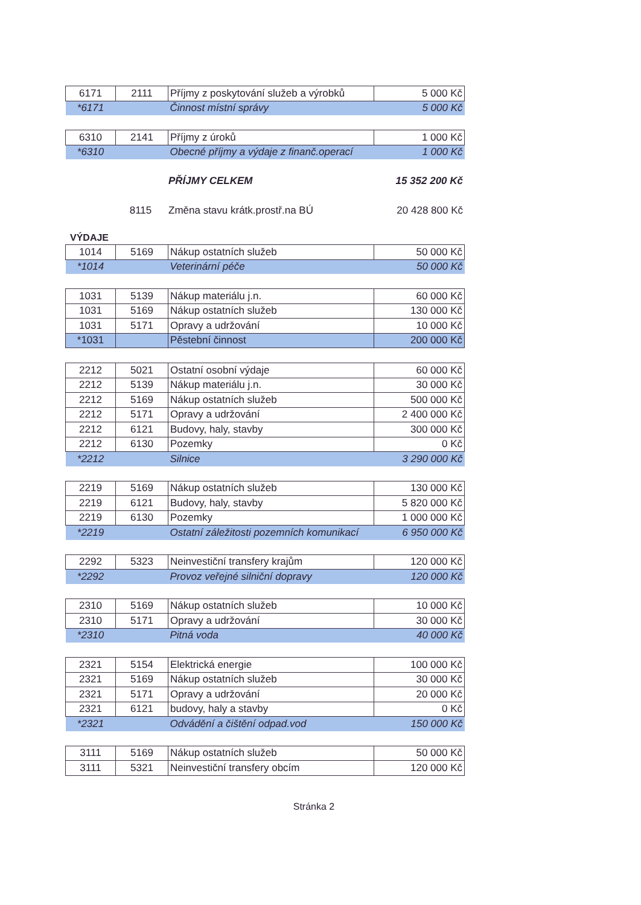| 6171 | 2111 | Příjmy z poskytování služeb a výrobků | 5 000 Kč |
| *6171 | | Činnost místní správy | 5 000 Kč |
| 6310 | 2141 | Příjmy z úroků | 1 000 Kč |
| *6310 | | Obecné příjmy a výdaje z finanč.operací | 1 000 Kč |
| | | PŘÍJMY CELKEM | 15 352 200 Kč |
| | 8115 | Změna stavu krátk.prostř.na BÚ | 20 428 800 Kč |
VÝDAJE
| 1014 | 5169 | Nákup ostatních služeb | 50 000 Kč |
| *1014 | | Veterinární péče | 50 000 Kč |
| 1031 | 5139 | Nákup materiálu j.n. | 60 000 Kč |
| 1031 | 5169 | Nákup ostatních služeb | 130 000 Kč |
| 1031 | 5171 | Opravy a udržování | 10 000 Kč |
| *1031 | | Pěstební činnost | 200 000 Kč |
| 2212 | 5021 | Ostatní osobní výdaje | 60 000 Kč |
| 2212 | 5139 | Nákup materiálu j.n. | 30 000 Kč |
| 2212 | 5169 | Nákup ostatních služeb | 500 000 Kč |
| 2212 | 5171 | Opravy a udržování | 2 400 000 Kč |
| 2212 | 6121 | Budovy, haly, stavby | 300 000 Kč |
| 2212 | 6130 | Pozemky | 0 Kč |
| *2212 | | Silnice | 3 290 000 Kč |
| 2219 | 5169 | Nákup ostatních služeb | 130 000 Kč |
| 2219 | 6121 | Budovy, haly, stavby | 5 820 000 Kč |
| 2219 | 6130 | Pozemky | 1 000 000 Kč |
| *2219 | | Ostatní záležitosti pozemních komunikací | 6 950 000 Kč |
| 2292 | 5323 | Neinvestiční transfery krajům | 120 000 Kč |
| *2292 | | Provoz veřejné silniční dopravy | 120 000 Kč |
| 2310 | 5169 | Nákup ostatních služeb | 10 000 Kč |
| 2310 | 5171 | Opravy a udržování | 30 000 Kč |
| *2310 | | Pitná voda | 40 000 Kč |
| 2321 | 5154 | Elektrická energie | 100 000 Kč |
| 2321 | 5169 | Nákup ostatních služeb | 30 000 Kč |
| 2321 | 5171 | Opravy a udržování | 20 000 Kč |
| 2321 | 6121 | budovy, haly a stavby | 0 Kč |
| *2321 | | Odvádění a čištění odpad.vod | 150 000 Kč |
| 3111 | 5169 | Nákup ostatních služeb | 50 000 Kč |
| 3111 | 5321 | Neinvestiční transfery obcím | 120 000 Kč |
Stránka 2